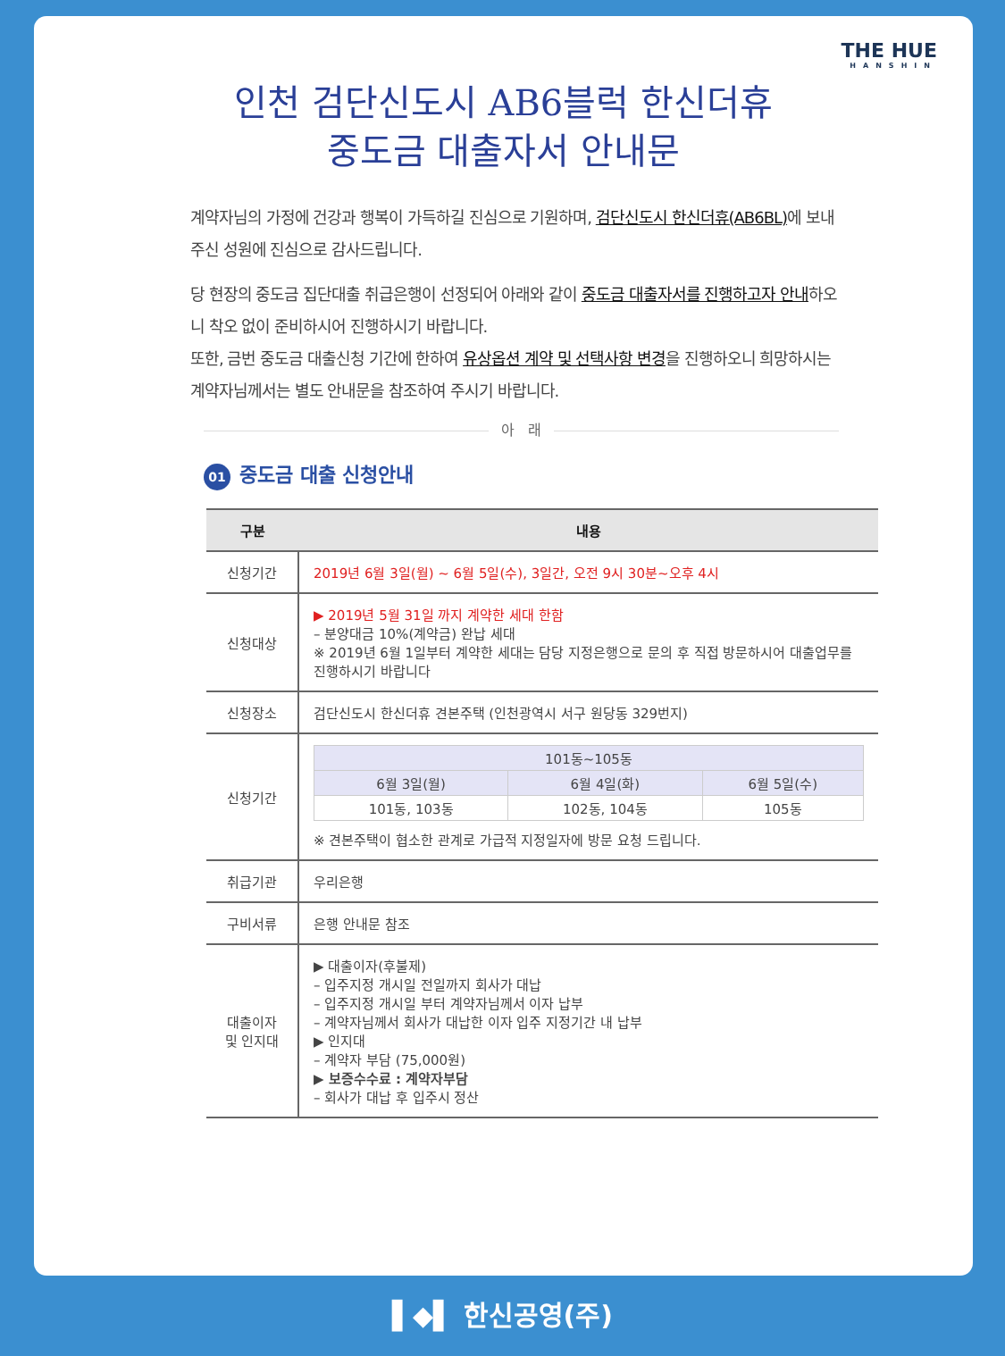THE HUE
HANSHIN
인천 검단신도시 AB6블럭 한신더휴
중도금 대출자서 안내문
계약자님의 가정에 건강과 행복이 가득하길 진심으로 기원하며, 검단신도시 한신더휴(AB6BL) 에 보내주신 성원에 진심으로 감사드립니다.
당 현장의 중도금 집단대출 취급은행이 선정되어 아래와 같이 중도금 대출자서를 진행하고자 안내하오니 착오 없이 준비하시어 진행하시기 바랍니다.
또한, 금번 중도금 대출신청 기간에 한하여 유상옵션 계약 및 선택사항 변경을 진행하오니 희망하시는 계약자님께서는 별도 안내문을 참조하여 주시기 바랍니다.
아 래
01 중도금 대출 신청안내
| 구분 | 내용 |
| --- | --- |
| 신청기간 | 2019년 6월 3일(월) ~ 6월 5일(수), 3일간, 오전 9시 30분~오후 4시 |
| 신청대상 | ▶ 2019년 5월 31일 까지 계약한 세대 한함 – 분양대금 10%(계약금) 완납 세대 ※ 2019년 6월 1일부터 계약한 세대는 담당 지정은행으로 문의 후 직접 방문하시어 대출업무를 진행하시기 바랍니다 |
| 신청장소 | 검단신도시 한신더휴 견본주택 (인천광역시 서구 원당동 329번지) |
| 신청기간 | / 101동~105동 / / / / 6월 3일(월) / 6월 4일(화) / 6월 5일(수) / / 101동, 103동 / 102동, 104동 / 105동 / ※ 견본주택이 협소한 관계로 가급적 지정일자에 방문 요청 드립니다. |
| 취급기관 | 우리은행 |
| 구비서류 | 은행 안내문 참조 |
| 대출이자 및 인지대 | ▶ 대출이자(후불제) – 입주지정 개시일 전일까지 회사가 대납 – 입주지정 개시일 부터 계약자님께서 이자 납부 – 계약자님께서 회사가 대납한 이자 입주 지정기간 내 납부 ▶ 인지대 – 계약자 부담 (75,000원) ▶ 보증수수료 : 계약자부담 – 회사가 대납 후 입주시 정산 |
▌◆▌ 한신공영(주)